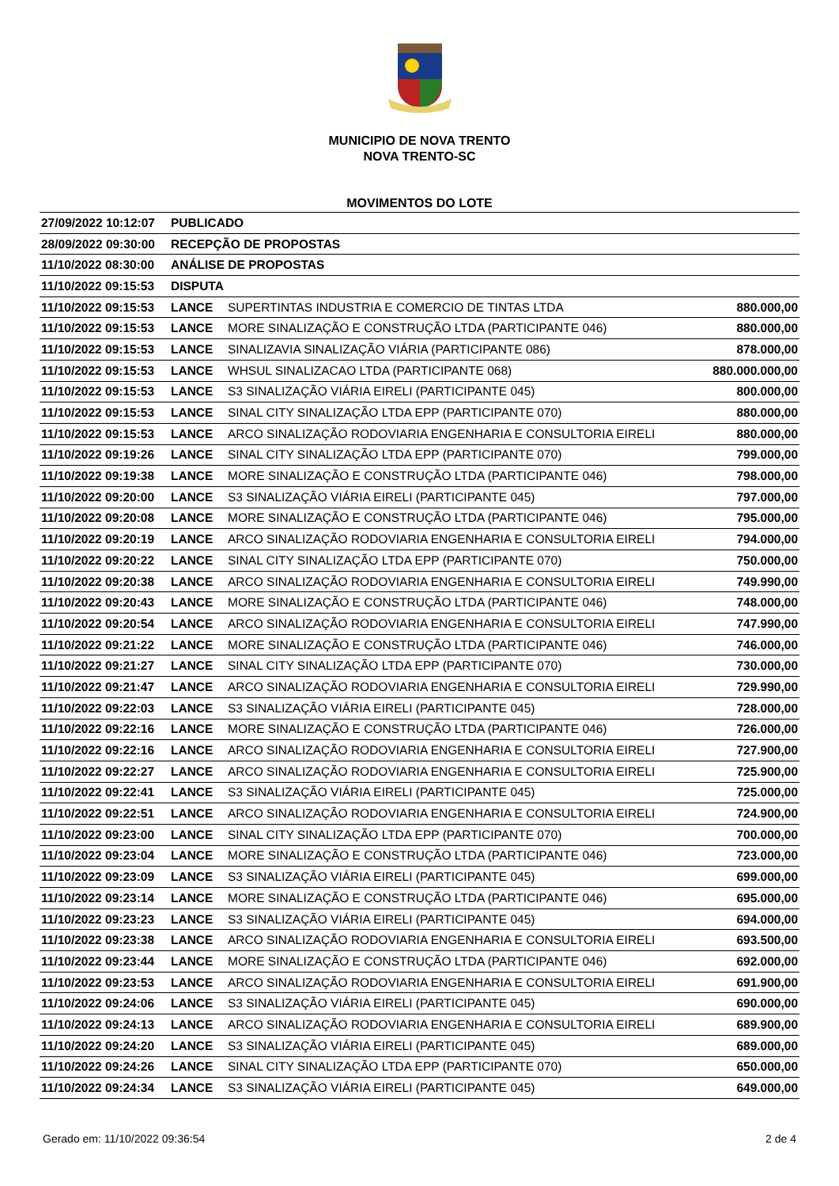MUNICIPIO DE NOVA TRENTO
NOVA TRENTO-SC
MOVIMENTOS DO LOTE
| 27/09/2022 10:12:07 | PUBLICADO | | |
| 28/09/2022 09:30:00 | RECEPÇÃO DE PROPOSTAS | | |
| 11/10/2022 08:30:00 | ANÁLISE DE PROPOSTAS | | |
| 11/10/2022 09:15:53 | DISPUTA | | |
| 11/10/2022 09:15:53 | LANCE | SUPERTINTAS INDUSTRIA E COMERCIO DE TINTAS LTDA | 880.000,00 |
| 11/10/2022 09:15:53 | LANCE | MORE SINALIZAÇÃO E CONSTRUÇÃO LTDA (PARTICIPANTE 046) | 880.000,00 |
| 11/10/2022 09:15:53 | LANCE | SINALIZAVIA SINALIZAÇÃO VIÁRIA (PARTICIPANTE 086) | 878.000,00 |
| 11/10/2022 09:15:53 | LANCE | WHSUL SINALIZACAO LTDA (PARTICIPANTE 068) | 880.000.000,00 |
| 11/10/2022 09:15:53 | LANCE | S3 SINALIZAÇÃO VIÁRIA EIRELI (PARTICIPANTE 045) | 800.000,00 |
| 11/10/2022 09:15:53 | LANCE | SINAL CITY SINALIZAÇÃO LTDA EPP (PARTICIPANTE 070) | 880.000,00 |
| 11/10/2022 09:15:53 | LANCE | ARCO SINALIZAÇÃO RODOVIARIA ENGENHARIA E CONSULTORIA EIRELI | 880.000,00 |
| 11/10/2022 09:19:26 | LANCE | SINAL CITY SINALIZAÇÃO LTDA EPP (PARTICIPANTE 070) | 799.000,00 |
| 11/10/2022 09:19:38 | LANCE | MORE SINALIZAÇÃO E CONSTRUÇÃO LTDA (PARTICIPANTE 046) | 798.000,00 |
| 11/10/2022 09:20:00 | LANCE | S3 SINALIZAÇÃO VIÁRIA EIRELI (PARTICIPANTE 045) | 797.000,00 |
| 11/10/2022 09:20:08 | LANCE | MORE SINALIZAÇÃO E CONSTRUÇÃO LTDA (PARTICIPANTE 046) | 795.000,00 |
| 11/10/2022 09:20:19 | LANCE | ARCO SINALIZAÇÃO RODOVIARIA ENGENHARIA E CONSULTORIA EIRELI | 794.000,00 |
| 11/10/2022 09:20:22 | LANCE | SINAL CITY SINALIZAÇÃO LTDA EPP (PARTICIPANTE 070) | 750.000,00 |
| 11/10/2022 09:20:38 | LANCE | ARCO SINALIZAÇÃO RODOVIARIA ENGENHARIA E CONSULTORIA EIRELI | 749.990,00 |
| 11/10/2022 09:20:43 | LANCE | MORE SINALIZAÇÃO E CONSTRUÇÃO LTDA (PARTICIPANTE 046) | 748.000,00 |
| 11/10/2022 09:20:54 | LANCE | ARCO SINALIZAÇÃO RODOVIARIA ENGENHARIA E CONSULTORIA EIRELI | 747.990,00 |
| 11/10/2022 09:21:22 | LANCE | MORE SINALIZAÇÃO E CONSTRUÇÃO LTDA (PARTICIPANTE 046) | 746.000,00 |
| 11/10/2022 09:21:27 | LANCE | SINAL CITY SINALIZAÇÃO LTDA EPP (PARTICIPANTE 070) | 730.000,00 |
| 11/10/2022 09:21:47 | LANCE | ARCO SINALIZAÇÃO RODOVIARIA ENGENHARIA E CONSULTORIA EIRELI | 729.990,00 |
| 11/10/2022 09:22:03 | LANCE | S3 SINALIZAÇÃO VIÁRIA EIRELI (PARTICIPANTE 045) | 728.000,00 |
| 11/10/2022 09:22:16 | LANCE | MORE SINALIZAÇÃO E CONSTRUÇÃO LTDA (PARTICIPANTE 046) | 726.000,00 |
| 11/10/2022 09:22:16 | LANCE | ARCO SINALIZAÇÃO RODOVIARIA ENGENHARIA E CONSULTORIA EIRELI | 727.900,00 |
| 11/10/2022 09:22:27 | LANCE | ARCO SINALIZAÇÃO RODOVIARIA ENGENHARIA E CONSULTORIA EIRELI | 725.900,00 |
| 11/10/2022 09:22:41 | LANCE | S3 SINALIZAÇÃO VIÁRIA EIRELI (PARTICIPANTE 045) | 725.000,00 |
| 11/10/2022 09:22:51 | LANCE | ARCO SINALIZAÇÃO RODOVIARIA ENGENHARIA E CONSULTORIA EIRELI | 724.900,00 |
| 11/10/2022 09:23:00 | LANCE | SINAL CITY SINALIZAÇÃO LTDA EPP (PARTICIPANTE 070) | 700.000,00 |
| 11/10/2022 09:23:04 | LANCE | MORE SINALIZAÇÃO E CONSTRUÇÃO LTDA (PARTICIPANTE 046) | 723.000,00 |
| 11/10/2022 09:23:09 | LANCE | S3 SINALIZAÇÃO VIÁRIA EIRELI (PARTICIPANTE 045) | 699.000,00 |
| 11/10/2022 09:23:14 | LANCE | MORE SINALIZAÇÃO E CONSTRUÇÃO LTDA (PARTICIPANTE 046) | 695.000,00 |
| 11/10/2022 09:23:23 | LANCE | S3 SINALIZAÇÃO VIÁRIA EIRELI (PARTICIPANTE 045) | 694.000,00 |
| 11/10/2022 09:23:38 | LANCE | ARCO SINALIZAÇÃO RODOVIARIA ENGENHARIA E CONSULTORIA EIRELI | 693.500,00 |
| 11/10/2022 09:23:44 | LANCE | MORE SINALIZAÇÃO E CONSTRUÇÃO LTDA (PARTICIPANTE 046) | 692.000,00 |
| 11/10/2022 09:23:53 | LANCE | ARCO SINALIZAÇÃO RODOVIARIA ENGENHARIA E CONSULTORIA EIRELI | 691.900,00 |
| 11/10/2022 09:24:06 | LANCE | S3 SINALIZAÇÃO VIÁRIA EIRELI (PARTICIPANTE 045) | 690.000,00 |
| 11/10/2022 09:24:13 | LANCE | ARCO SINALIZAÇÃO RODOVIARIA ENGENHARIA E CONSULTORIA EIRELI | 689.900,00 |
| 11/10/2022 09:24:20 | LANCE | S3 SINALIZAÇÃO VIÁRIA EIRELI (PARTICIPANTE 045) | 689.000,00 |
| 11/10/2022 09:24:26 | LANCE | SINAL CITY SINALIZAÇÃO LTDA EPP (PARTICIPANTE 070) | 650.000,00 |
| 11/10/2022 09:24:34 | LANCE | S3 SINALIZAÇÃO VIÁRIA EIRELI (PARTICIPANTE 045) | 649.000,00 |
Gerado em: 11/10/2022 09:36:54 2 de 4